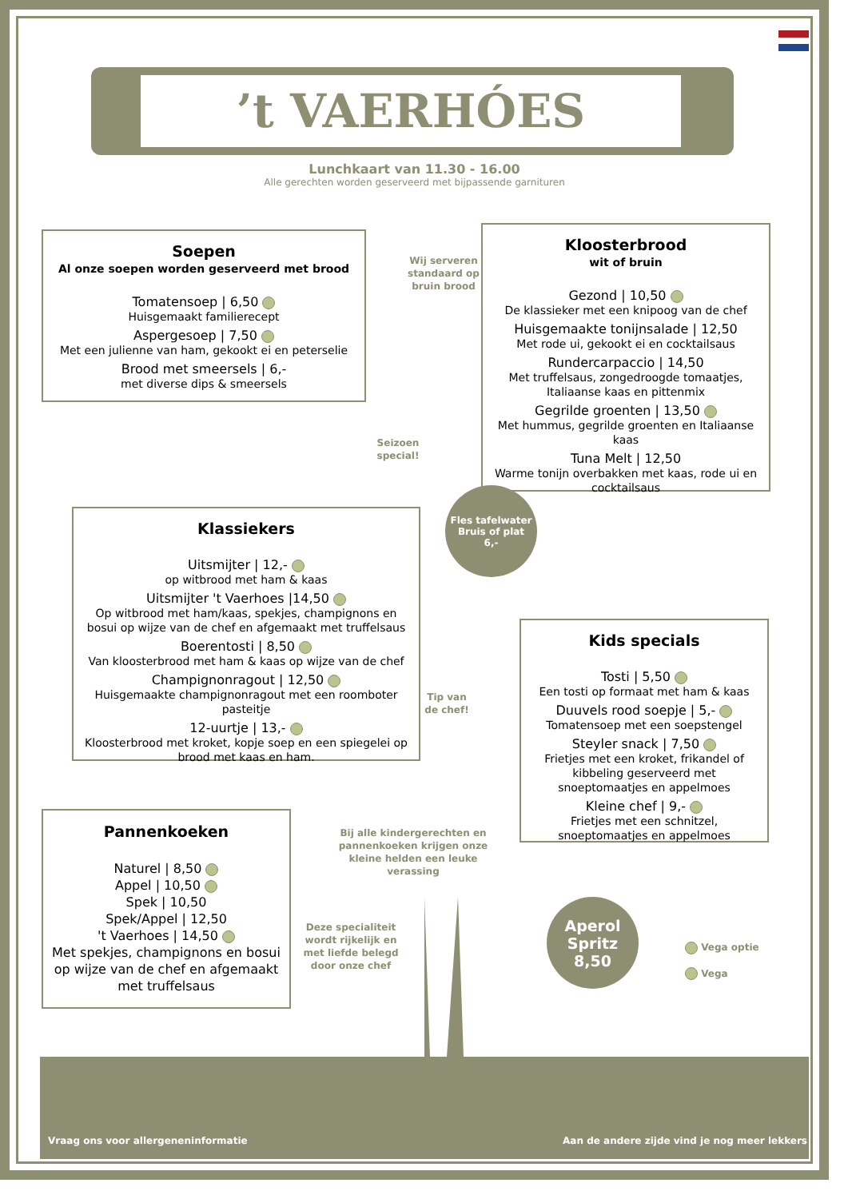’t VAERHÓES
Lunchkaart van 11.30 - 16.00
Alle gerechten worden geserveerd met bijpassende garnituren
Soepen
Al onze soepen worden geserveerd met brood
Tomatensoep | 6,50
Huisgemaakt familierecept
Aspergesoep | 7,50
Met een julienne van ham, gekookt ei en peterselie
Brood met smeersels | 6,-
met diverse dips & smeersels
Wij serveren standaard op bruin brood
Kloosterbrood
wit of bruin
Gezond | 10,50
De klassieker met een knipoog van de chef
Huisgemaakte tonijnsalade | 12,50
Met rode ui, gekookt ei en cocktailsaus
Rundercarpaccio | 14,50
Met truffelsaus, zongedroogde tomaatjes, Italiaanse kaas en pittenmix
Gegrilde groenten | 13,50
Met hummus, gegrilde groenten en Italiaanse kaas
Tuna Melt | 12,50
Warme tonijn overbakken met kaas, rode ui en cocktailsaus
Seizoen special!
Fles tafelwater
Bruis of plat
6,-
Klassiekers
Uitsmijter | 12,-
op witbrood met ham & kaas
Uitsmijter 't Vaerhoes |14,50
Op witbrood met ham/kaas, spekjes, champignons en bosui op wijze van de chef en afgemaakt met truffelsaus
Boerentosti | 8,50
Van kloosterbrood met ham & kaas op wijze van de chef
Champignonragout | 12,50
Huisgemaakte champignonragout met een roomboter pasteitje
12-uurtje | 13,-
Kloosterbrood met kroket, kopje soep en een spiegelei op brood met kaas en ham.
Tip van de chef!
Kids specials
Tosti | 5,50
Een tosti op formaat met ham & kaas
Duuvels rood soepje | 5,-
Tomatensoep met een soepstengel
Steyler snack | 7,50
Frietjes met een kroket, frikandel of kibbeling geserveerd met snoeptomaatjes en appelmoes
Kleine chef | 9,-
Frietjes met een schnitzel, snoeptomaatjes en appelmoes
Pannenkoeken
Naturel | 8,50
Appel | 10,50
Spek | 10,50
Spek/Appel | 12,50
't Vaerhoes | 14,50
Met spekjes, champignons en bosui op wijze van de chef en afgemaakt met truffelsaus
Bij alle kindergerechten en pannenkoeken krijgen onze kleine helden een leuke verassing
Deze specialiteit wordt rijkelijk en met liefde belegd door onze chef
Aperol
Spritz
8,50
Vega optie
Vega
Vraag ons voor allergeneninformatie Aan de andere zijde vind je nog meer lekkers